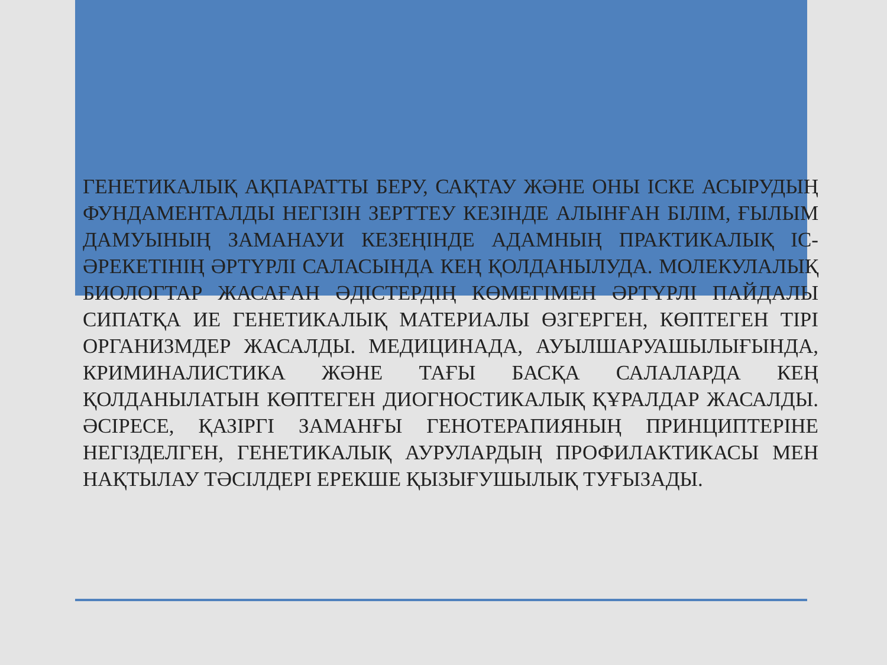ГЕНЕТИКАЛЫҚ АҚПАРАТТЫ БЕРУ, САҚТАУ ЖӘНЕ ОНЫ ІСКЕ АСЫРУДЫҢ ФУНДАМЕНТАЛДЫ НЕГІЗІН ЗЕРТТЕУ КЕЗІНДЕ АЛЫНҒАН БІЛІМ, ҒЫЛЫМ ДАМУЫНЫҢ ЗАМАНАУИ КЕЗЕҢІНДЕ АДАМНЫҢ ПРАКТИКАЛЫҚ ІС-ӘРЕКЕТІНІҢ ӘРТҮРЛІ САЛАСЫНДА КЕҢ ҚОЛДАНЫЛУДА. МОЛЕКУЛАЛЫҚ БИОЛОГТАР ЖАСАҒАН ӘДІСТЕРДІҢ КӨМЕГІМЕН ӘРТҮРЛІ ПАЙДАЛЫ СИПАТҚА ИЕ ГЕНЕТИКАЛЫҚ МАТЕРИАЛЫ ӨЗГЕРГЕН, КӨПТЕГЕН ТІРІ ОРГАНИЗМДЕР ЖАСАЛДЫ. МЕДИЦИНАДА, АУЫЛШАРУАШЫЛЫҒЫНДА, КРИМИНАЛИСТИКА ЖӘНЕ ТАҒЫ БАСҚА САЛАЛАРДА КЕҢ ҚОЛДАНЫЛАТЫН КӨПТЕГЕН ДИОГНОСТИКАЛЫҚ ҚҰРАЛДАР ЖАСАЛДЫ. ӘСІРЕСЕ, ҚАЗІРГІ ЗАМАНҒЫ ГЕНОТЕРАПИЯНЫҢ ПРИНЦИПТЕРІНЕ НЕГІЗДЕЛГЕН, ГЕНЕТИКАЛЫҚ АУРУЛАРДЫҢ ПРОФИЛАКТИКАСЫ МЕН НАҚТЫЛАУ ТӘСІЛДЕРІ ЕРЕКШЕ ҚЫЗЫҒУШЫЛЫҚ ТУҒЫЗАДЫ.